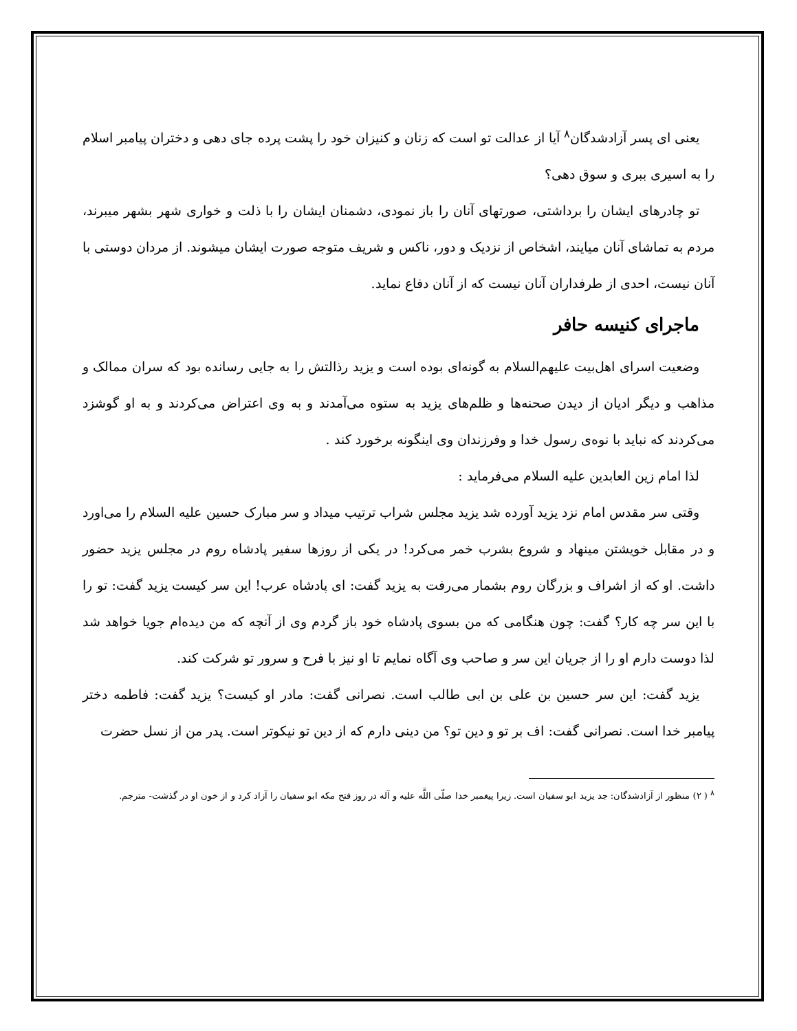یعنی ای پسر آزادشدگان<sup>۸</sup> آیا از عدالت تو است که زنان و کنیزان خود را پشت پرده جای دهی و دختران پیامبر اسلام را به اسیری ببری و سوق دهی؟
تو چادرهای ایشان را برداشتی، صورتهای آنان را باز نمودی، دشمنان ایشان را با ذلت و خواری شهر بشهر میبرند، مردم به تماشای آنان میایند، اشخاص از نزدیک و دور، ناکس و شریف متوجه صورت ایشان میشوند. از مردان دوستی با آنان نیست، احدی از طرفداران آنان نیست که از آنان دفاع نماید.
ماجرای کنیسه حافر
وضعیت اسرای اهل‌بیت علیهم‌السلام به گونه‌ای بوده است و یزید رذالتش را به جایی رسانده بود که سران ممالک و مذاهب و دیگر ادیان از دیدن صحنه‌ها و ظلم‌های یزید به ستوه می‌آمدند و به وی اعتراض می‌کردند و به او گوشزد می‌کردند که نباید با نوه‌ی رسول خدا و وفرزندان وی اینگونه برخورد کند .
لذا امام زین العابدین علیه السلام می‌فرماید :
وقتی سر مقدس امام نزد یزید آورده شد یزید مجلس شراب ترتیب میداد و سر مبارک حسین علیه السلام را می‌اورد و در مقابل خویشتن مینهاد و شروع بشرب خمر می‌کرد! در یکی از روزها سفیر پادشاه روم در مجلس یزید حضور داشت. او که از اشراف و بزرگان روم بشمار می‌رفت به یزید گفت: ای پادشاه عرب! این سر کیست یزید گفت: تو را با این سر چه کار؟ گفت: چون هنگامی که من بسوی پادشاه خود باز گردم وی از آنچه که من دیده‌ام جویا خواهد شد لذا دوست دارم او را از جریان این سر و صاحب وی آگاه نمایم تا او نیز با فرح و سرور تو شرکت کند.
یزید گفت: این سر حسین بن علی بن ابی طالب است. نصرانی گفت: مادر او کیست؟ یزید گفت: فاطمه دختر پیامبر خدا است. نصرانی گفت: اف بر تو و دین تو؟ من دینی دارم که از دین تو نیکوتر است. پدر من از نسل حضرت
<sup>۸</sup> ( ۲) منظور از آزادشدگان: جد یزید ابو سفیان است. زیرا پیغمبر خدا صلّی اللَّه علیه و آله در روز فتح مکه ابو سفیان را آزاد کرد و از خون او در گذشت- مترجم.